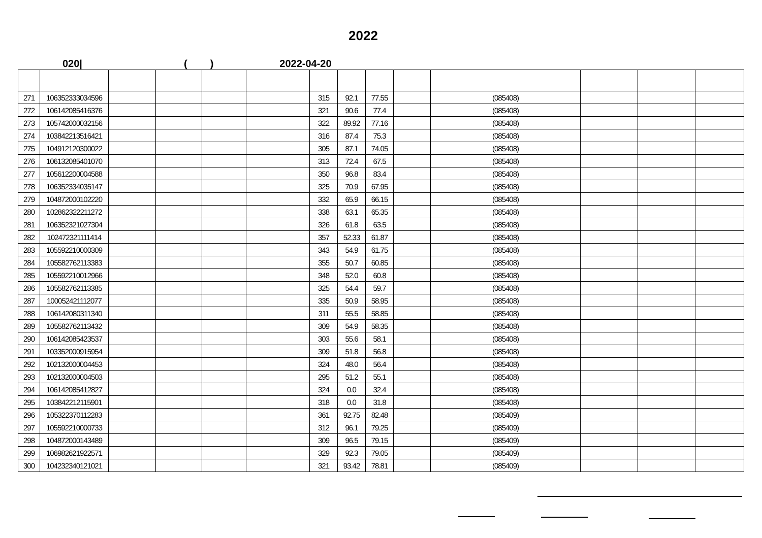2022
020| () 2022-04-20
| 271 | 106352333034596 | | | | | 315 | 92.1 | 77.55 | | (085408) | | | |
| 272 | 106142085416376 | | | | | 321 | 90.6 | 77.4 | | (085408) | | | |
| 273 | 105742000032156 | | | | | 322 | 89.92 | 77.16 | | (085408) | | | |
| 274 | 103842213516421 | | | | | 316 | 87.4 | 75.3 | | (085408) | | | |
| 275 | 104912120300022 | | | | | 305 | 87.1 | 74.05 | | (085408) | | | |
| 276 | 106132085401070 | | | | | 313 | 72.4 | 67.5 | | (085408) | | | |
| 277 | 105612200004588 | | | | | 350 | 96.8 | 83.4 | | (085408) | | | |
| 278 | 106352334035147 | | | | | 325 | 70.9 | 67.95 | | (085408) | | | |
| 279 | 104872000102220 | | | | | 332 | 65.9 | 66.15 | | (085408) | | | |
| 280 | 102862322211272 | | | | | 338 | 63.1 | 65.35 | | (085408) | | | |
| 281 | 106352321027304 | | | | | 326 | 61.8 | 63.5 | | (085408) | | | |
| 282 | 102472321111414 | | | | | 357 | 52.33 | 61.87 | | (085408) | | | |
| 283 | 105592210000309 | | | | | 343 | 54.9 | 61.75 | | (085408) | | | |
| 284 | 105582762113383 | | | | | 355 | 50.7 | 60.85 | | (085408) | | | |
| 285 | 105592210012966 | | | | | 348 | 52.0 | 60.8 | | (085408) | | | |
| 286 | 105582762113385 | | | | | 325 | 54.4 | 59.7 | | (085408) | | | |
| 287 | 100052421112077 | | | | | 335 | 50.9 | 58.95 | | (085408) | | | |
| 288 | 106142080311340 | | | | | 311 | 55.5 | 58.85 | | (085408) | | | |
| 289 | 105582762113432 | | | | | 309 | 54.9 | 58.35 | | (085408) | | | |
| 290 | 106142085423537 | | | | | 303 | 55.6 | 58.1 | | (085408) | | | |
| 291 | 103352000915954 | | | | | 309 | 51.8 | 56.8 | | (085408) | | | |
| 292 | 102132000004453 | | | | | 324 | 48.0 | 56.4 | | (085408) | | | |
| 293 | 102132000004503 | | | | | 295 | 51.2 | 55.1 | | (085408) | | | |
| 294 | 106142085412827 | | | | | 324 | 0.0 | 32.4 | | (085408) | | | |
| 295 | 103842212115901 | | | | | 318 | 0.0 | 31.8 | | (085408) | | | |
| 296 | 105322370112283 | | | | | 361 | 92.75 | 82.48 | | (085409) | | | |
| 297 | 105592210000733 | | | | | 312 | 96.1 | 79.25 | | (085409) | | | |
| 298 | 104872000143489 | | | | | 309 | 96.5 | 79.15 | | (085409) | | | |
| 299 | 106982621922571 | | | | | 329 | 92.3 | 79.05 | | (085409) | | | |
| 300 | 104232340121021 | | | | | 321 | 93.42 | 78.81 | | (085409) | | | |